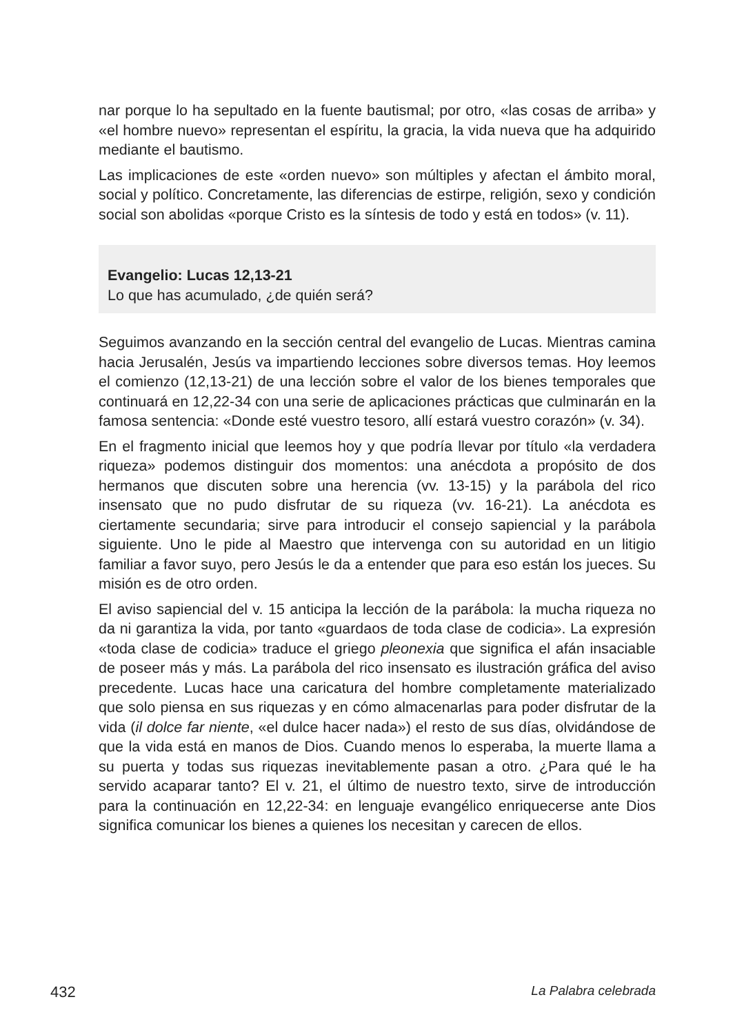nar porque lo ha sepultado en la fuente bautismal; por otro, «las cosas de arriba» y «el hombre nuevo» representan el espíritu, la gracia, la vida nueva que ha adquirido mediante el bautismo.
Las implicaciones de este «orden nuevo» son múltiples y afectan el ámbito moral, social y político. Concretamente, las diferencias de estirpe, religión, sexo y condición social son abolidas «porque Cristo es la síntesis de todo y está en todos» (v. 11).
Evangelio: Lucas 12,13-21
Lo que has acumulado, ¿de quién será?
Seguimos avanzando en la sección central del evangelio de Lucas. Mientras camina hacia Jerusalén, Jesús va impartiendo lecciones sobre diversos temas. Hoy leemos el comienzo (12,13-21) de una lección sobre el valor de los bienes temporales que continuará en 12,22-34 con una serie de aplicaciones prácticas que culminarán en la famosa sentencia: «Donde esté vuestro tesoro, allí estará vuestro corazón» (v. 34).
En el fragmento inicial que leemos hoy y que podría llevar por título «la verdadera riqueza» podemos distinguir dos momentos: una anécdota a propósito de dos hermanos que discuten sobre una herencia (vv. 13-15) y la parábola del rico insensato que no pudo disfrutar de su riqueza (vv. 16-21). La anécdota es ciertamente secundaria; sirve para introducir el consejo sapiencial y la parábola siguiente. Uno le pide al Maestro que intervenga con su autoridad en un litigio familiar a favor suyo, pero Jesús le da a entender que para eso están los jueces. Su misión es de otro orden.
El aviso sapiencial del v. 15 anticipa la lección de la parábola: la mucha riqueza no da ni garantiza la vida, por tanto «guardaos de toda clase de codicia». La expresión «toda clase de codicia» traduce el griego pleonexia que significa el afán insaciable de poseer más y más. La parábola del rico insensato es ilustración gráfica del aviso precedente. Lucas hace una caricatura del hombre completamente materializado que solo piensa en sus riquezas y en cómo almacenarlas para poder disfrutar de la vida (il dolce far niente, «el dulce hacer nada») el resto de sus días, olvidándose de que la vida está en manos de Dios. Cuando menos lo esperaba, la muerte llama a su puerta y todas sus riquezas inevitablemente pasan a otro. ¿Para qué le ha servido acaparar tanto? El v. 21, el último de nuestro texto, sirve de introducción para la continuación en 12,22-34: en lenguaje evangélico enriquecerse ante Dios significa comunicar los bienes a quienes los necesitan y carecen de ellos.
432 La Palabra celebrada